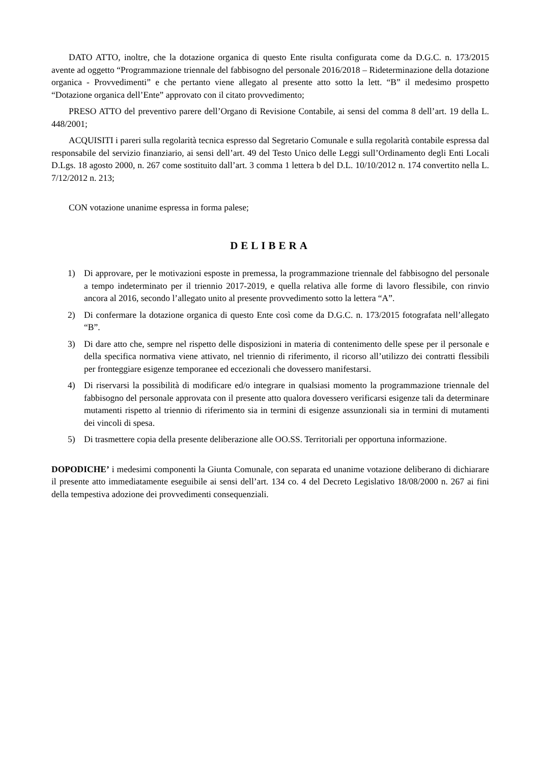DATO ATTO, inoltre, che la dotazione organica di questo Ente risulta configurata come da D.G.C. n. 173/2015 avente ad oggetto “Programmazione triennale del fabbisogno del personale 2016/2018 – Rideterminazione della dotazione organica - Provvedimenti” e che pertanto viene allegato al presente atto sotto la lett. “B” il medesimo prospetto “Dotazione organica dell’Ente” approvato con il citato provvedimento;
PRESO ATTO del preventivo parere dell’Organo di Revisione Contabile, ai sensi del comma 8 dell’art. 19 della L. 448/2001;
ACQUISITI i pareri sulla regolarità tecnica espresso dal Segretario Comunale e sulla regolarità contabile espressa dal responsabile del servizio finanziario, ai sensi dell’art. 49 del Testo Unico delle Leggi sull’Ordinamento degli Enti Locali D.Lgs. 18 agosto 2000, n. 267 come sostituito dall’art. 3 comma 1 lettera b del D.L. 10/10/2012 n. 174 convertito nella L. 7/12/2012 n. 213;
CON votazione unanime espressa in forma palese;
DELIBERA
1) Di approvare, per le motivazioni esposte in premessa, la programmazione triennale del fabbisogno del personale a tempo indeterminato per il triennio 2017-2019, e quella relativa alle forme di lavoro flessibile, con rinvio ancora al 2016, secondo l’allegato unito al presente provvedimento sotto la lettera “A”.
2) Di confermare la dotazione organica di questo Ente così come da D.G.C. n. 173/2015 fotografata nell’allegato “B”.
3) Di dare atto che, sempre nel rispetto delle disposizioni in materia di contenimento delle spese per il personale e della specifica normativa viene attivato, nel triennio di riferimento, il ricorso all’utilizzo dei contratti flessibili per fronteggiare esigenze temporanee ed eccezionali che dovessero manifestarsi.
4) Di riservarsi la possibilità di modificare ed/o integrare in qualsiasi momento la programmazione triennale del fabbisogno del personale approvata con il presente atto qualora dovessero verificarsi esigenze tali da determinare mutamenti rispetto al triennio di riferimento sia in termini di esigenze assunzionali sia in termini di mutamenti dei vincoli di spesa.
5) Di trasmettere copia della presente deliberazione alle OO.SS. Territoriali per opportuna informazione.
DOPODICHE’ i medesimi componenti la Giunta Comunale, con separata ed unanime votazione deliberano di dichiarare il presente atto immediatamente eseguibile ai sensi dell’art. 134 co. 4 del Decreto Legislativo 18/08/2000 n. 267 ai fini della tempestiva adozione dei provvedimenti consequenziali.